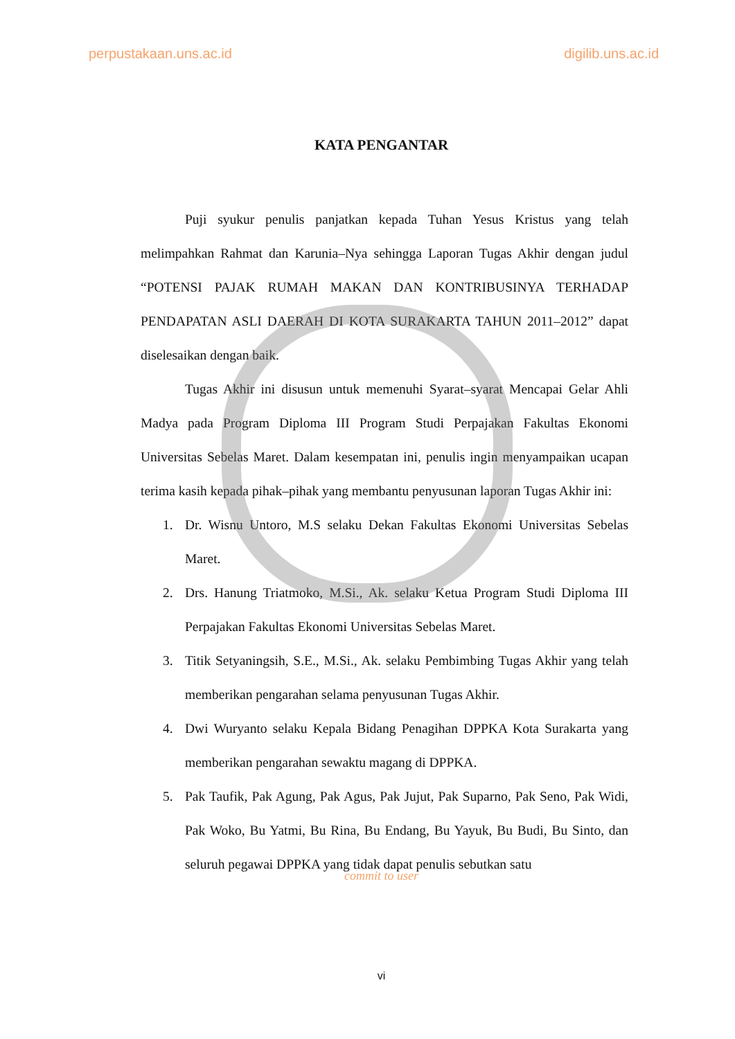perpustakaan.uns.ac.id digilib.uns.ac.id
KATA PENGANTAR
Puji syukur penulis panjatkan kepada Tuhan Yesus Kristus yang telah melimpahkan Rahmat dan Karunia–Nya sehingga Laporan Tugas Akhir dengan judul “POTENSI PAJAK RUMAH MAKAN DAN KONTRIBUSINYA TERHADAP PENDAPATAN ASLI DAERAH DI KOTA SURAKARTA TAHUN 2011–2012” dapat diselesaikan dengan baik.
Tugas Akhir ini disusun untuk memenuhi Syarat–syarat Mencapai Gelar Ahli Madya pada Program Diploma III Program Studi Perpajakan Fakultas Ekonomi Universitas Sebelas Maret. Dalam kesempatan ini, penulis ingin menyampaikan ucapan terima kasih kepada pihak–pihak yang membantu penyusunan laporan Tugas Akhir ini:
1. Dr. Wisnu Untoro, M.S selaku Dekan Fakultas Ekonomi Universitas Sebelas Maret.
2. Drs. Hanung Triatmoko, M.Si., Ak. selaku Ketua Program Studi Diploma III Perpajakan Fakultas Ekonomi Universitas Sebelas Maret.
3. Titik Setyaningsih, S.E., M.Si., Ak. selaku Pembimbing Tugas Akhir yang telah memberikan pengarahan selama penyusunan Tugas Akhir.
4. Dwi Wuryanto selaku Kepala Bidang Penagihan DPPKA Kota Surakarta yang memberikan pengarahan sewaktu magang di DPPKA.
5. Pak Taufik, Pak Agung, Pak Agus, Pak Jujut, Pak Suparno, Pak Seno, Pak Widi, Pak Woko, Bu Yatmi, Bu Rina, Bu Endang, Bu Yayuk, Bu Budi, Bu Sinto, dan seluruh pegawai DPPKA yang tidak dapat penulis sebutkan satu
commit to user
vi